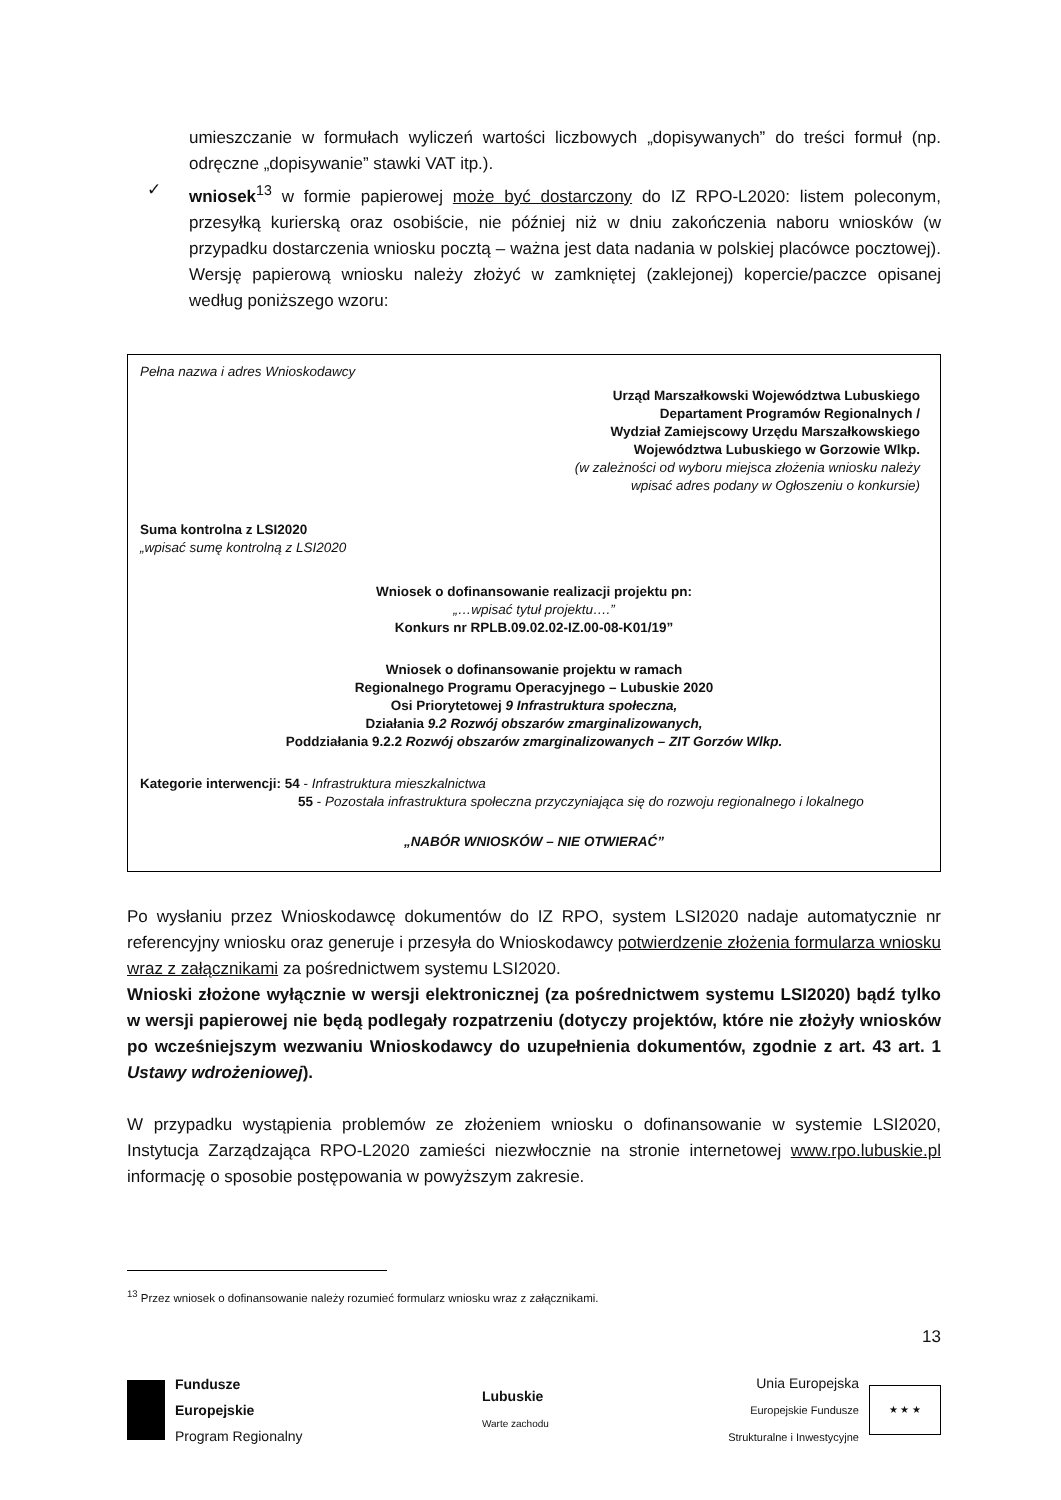umieszczanie w formułach wyliczeń wartości liczbowych „dopisywanych” do treści formuł (np. odręczne „dopisywanie” stawki VAT itp.).
✓ wniosek<sup>13</sup> w formie papierowej może być dostarczony do IZ RPO-L2020: listem poleconym, przesyłką kurierską oraz osobiście, nie później niż w dniu zakończenia naboru wniosków (w przypadku dostarczenia wniosku pocztą – ważna jest data nadania w polskiej placówce pocztowej). Wersję papierową wniosku należy złożyć w zamkniętej (zaklejonej) kopercie/paczce opisanej według poniższego wzoru:
Pełna nazwa i adres Wnioskodawcy
Urząd Marszałkowski Województwa Lubuskiego
Departament Programów Regionalnych /
Wydział Zamiejscowy Urzędu Marszałkowskiego
Województwa Lubuskiego w Gorzowie Wlkp.
(w zależności od wyboru miejsca złożenia wniosku należy
wpisać adres podany w Ogłoszeniu o konkursie)
Suma kontrolna z LSI2020
„wpisać sumę kontrolną z LSI2020
Wniosek o dofinansowanie realizacji projektu pn:
„…wpisać tytuł projektu….”
Konkurs nr RPLB.09.02.02-IZ.00-08-K01/19”
Wniosek o dofinansowanie projektu w ramach
Regionalnego Programu Operacyjnego – Lubuskie 2020
Osi Priorytetowej 9 Infrastruktura społeczna,
Działania 9.2 Rozwój obszarów zmarginalizowanych,
Poddziałania 9.2.2 Rozwój obszarów zmarginalizowanych – ZIT Gorzów Wlkp.
Kategorie interwencji: 54 - Infrastruktura mieszkalnictwa
55 - Pozostała infrastruktura społeczna przyczyniająca się do rozwoju regionalnego i lokalnego
„NABÓR WNIOSKÓW – NIE OTWIERAĆ”
Po wysłaniu przez Wnioskodawcę dokumentów do IZ RPO, system LSI2020 nadaje automatycznie nr referencyjny wniosku oraz generuje i przesyła do Wnioskodawcy potwierdzenie złożenia formularza wniosku wraz z załącznikami za pośrednictwem systemu LSI2020.
Wnioski złożone wyłącznie w wersji elektronicznej (za pośrednictwem systemu LSI2020) bądź tylko w wersji papierowej nie będą podlegały rozpatrzeniu (dotyczy projektów, które nie złożyły wniosków po wcześniejszym wezwaniu Wnioskodawcy do uzupełnienia dokumentów, zgodnie z art. 43 art. 1 Ustawy wdrożeniowej).
W przypadku wystąpienia problemów ze złożeniem wniosku o dofinansowanie w systemie LSI2020, Instytucja Zarządzająca RPO-L2020 zamieści niezwłocznie na stronie internetowej www.rpo.lubuskie.pl informację o sposobie postępowania w powyższym zakresie.
<sup>13</sup> Przez wniosek o dofinansowanie należy rozumieć formularz wniosku wraz z załącznikami.
13
Fundusze
Europejskie
Program Regionalny
Lubuskie
Warte zachodu
Unia Europejska
Europejskie Fundusze
Strukturalne i Inwestycyjne
★ ★ ★